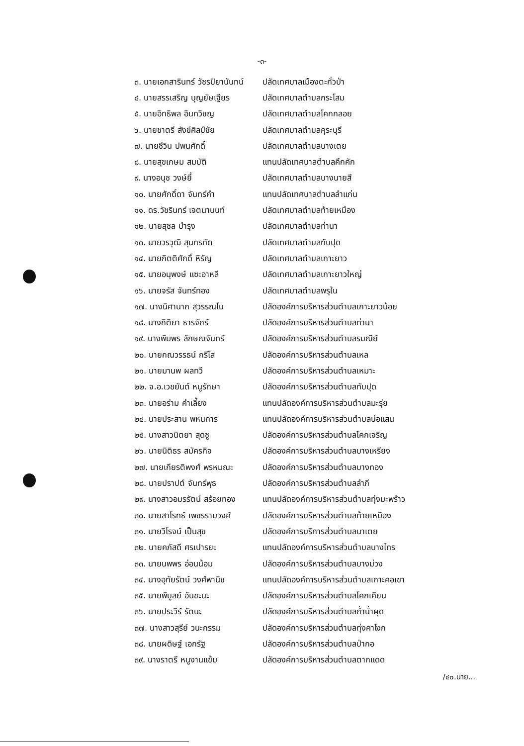-๓-
| ๓. นายเอกสารินทร์ วัชรปิยานันทน์ | ปลัดเทศบาลเมืองตะกั่วป่า |
| ๔. นายสรรเสริญ บุญยัษเฐียร | ปลัดเทศบาลตำบลกระโสม |
| ๕. นายอิทธิพล อินทวิชญ | ปลัดเทศบาลตำบลโคกกลอย |
| ๖. นายชาตรี สังข์ศิลป์ชัย | ปลัดเทศบาลตำบลคุระบุรี |
| ๗. นายชีวิน ปพนศักดิ์ | ปลัดเทศบาลตำบลบางเตย |
| ๘. นายสุขเกษม สมบัติ | แทนปลัดเทศบาลตำบลคึกคัก |
| ๙. นางอนุช วงษ์ยี่ | ปลัดเทศบาลตำบลบางนายสี |
| ๑๐. นายศักดิ์ดา จันทร์คำ | แทนปลัดเทศบาลตำบลลำแก่น |
| ๑๑. ดร.วัชรินทร์ เจตนานนท์ | ปลัดเทศบาลตำบลท้ายเหมือง |
| ๑๒. นายสุชล บำรุง | ปลัดเทศบาลตำบลท่านา |
| ๑๓. นายวรวุฒิ สุนทรทัต | ปลัดเทศบาลตำบลทับปุด |
| ๑๔. นายกิตติศักดิ์ หิรัญ | ปลัดเทศบาลตำบลเกาะยาว |
| ๑๕. นายอนุพงษ์ แซะอาหลี | ปลัดเทศบาลตำบลเกาะยาวใหญ่ |
| ๑๖. นายจรัส จันทร์ทอง | ปลัดเทศบาลตำบลพรุใน |
| ๑๗. นางนิศานาถ สุวรรณโน | ปลัดองค์การบริหารส่วนตำบลเกาะยาวน้อย |
| ๑๘. นางกิติยา ธารจักร์ | ปลัดองค์การบริหารส่วนตำบลท่านา |
| ๑๙. นางพิมพร ลักษณจันทร์ | ปลัดองค์การบริหารส่วนตำบลรมณีย์ |
| ๒๐. นายกณวรรธน์ กรีโส | ปลัดองค์การบริหารส่วนตำบลเหล |
| ๒๑. นายมานพ ผลทวี | ปลัดองค์การบริหารส่วนตำบลเหมาะ |
| ๒๒. จ.อ.เวชยันต์ หนูรักษา | ปลัดองค์การบริหารส่วนตำบลทับปุด |
| ๒๓. นายอร่าม คำเลี้ยง | แทนปลัดองค์การบริหารส่วนตำบลมะรุ่ย |
| ๒๔. นายประสาน พหนการ | แทนปลัดองค์การบริหารส่วนตำบลบ่อแสน |
| ๒๕. นางสาวนิตยา สุดชู | ปลัดองค์การบริหารส่วนตำบลโคกเจริญ |
| ๒๖. นายนิติธร สมัครกิจ | ปลัดองค์การบริหารส่วนตำบลบางเหรียง |
| ๒๗. นายเกียรติพงศ์ พรหมณะ | ปลัดองค์การบริหารส่วนตำบลบางทอง |
| ๒๘. นายปราปต์ จันทร์พุธ | ปลัดองค์การบริหารส่วนตำบลลำภี |
| ๒๙. นางสาวอมรรัตน์ สร้อยทอง | แทนปลัดองค์การบริหารส่วนตำบลทุ่งมะพร้าว |
| ๓๐. นายสาโรทธ์ เพชรรามวงศ์ | ปลัดองค์การบริหารส่วนตำบลท้ายเหมือง |
| ๓๑. นายวิโรจน์ เป็นสุข | ปลัดองค์การบริการส่วนตำบลนาเตย |
| ๓๒. นายคภัสดี ศรเปารยะ | แทนปลัดองค์การบริหารส่วนตำบลบางไทร |
| ๓๓. นายนพพร อ่อนน้อม | ปลัดองค์การบริหารส่วนตำบลบางม่วง |
| ๓๔. นางอุทัยรัตน์ วงศ์พานิช | แทนปลัดองค์การบริหารส่วนตำบลเกาะคอเขา |
| ๓๕. นายพิบูลย์ อันชะนะ | ปลัดองค์การบริหารส่วนตำบลโคกเคียน |
| ๓๖. นายประวีร์ รัตนะ | ปลัดองค์การบริหารส่วนตำบลถ้ำน้ำผุด |
| ๓๗. นางสาวสุรีย์ วนะกรรม | ปลัดองค์การบริหารส่วนตำบลทุ่งคาโงก |
| ๓๘. นายผดิษฐ์ เอกรัฐ | ปลัดองค์การบริหารส่วนตำบลป่ากอ |
| ๓๙. นางราตรี หนูงานแข้ม | ปลัดองค์การบริหารส่วนตำบลตากแดด |
/๔๐.นาย...